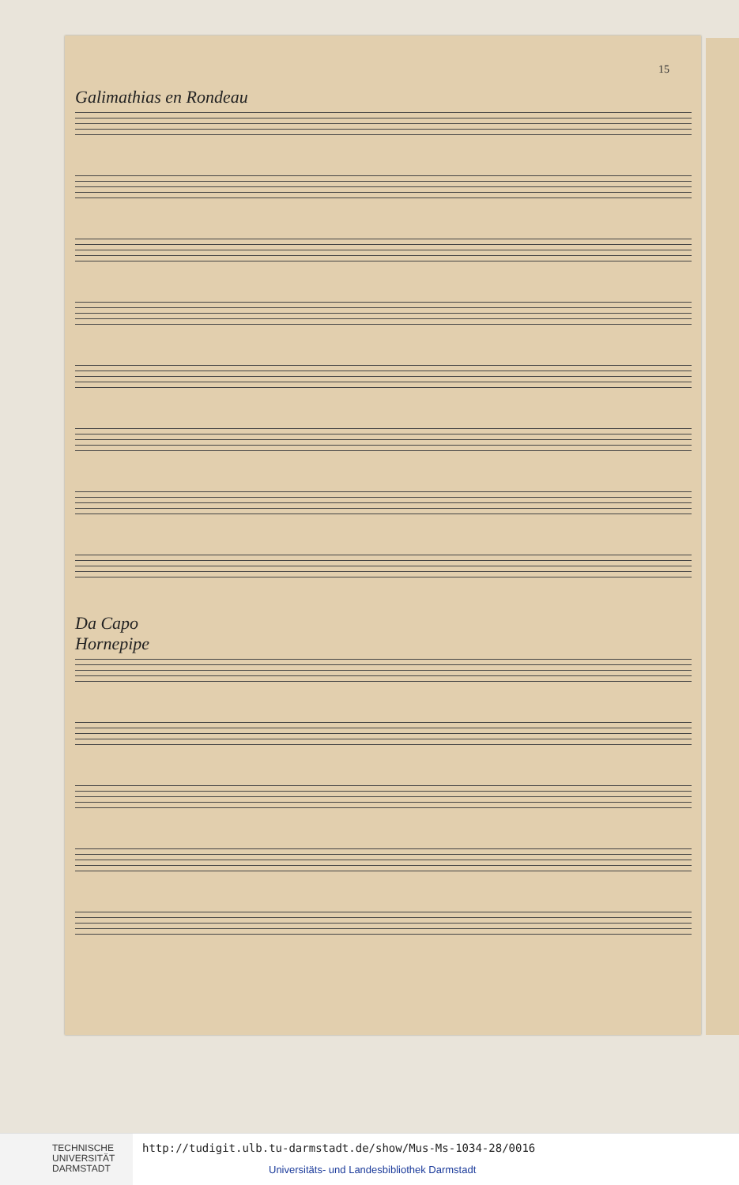15
Galimathias en Rondeau
Da Capo
Hornepipe
TECHNISCHE
UNIVERSITÄT
DARMSTADT
http://tudigit.ulb.tu-darmstadt.de/show/Mus-Ms-1034-28/0016
Universitäts- und Landesbibliothek Darmstadt